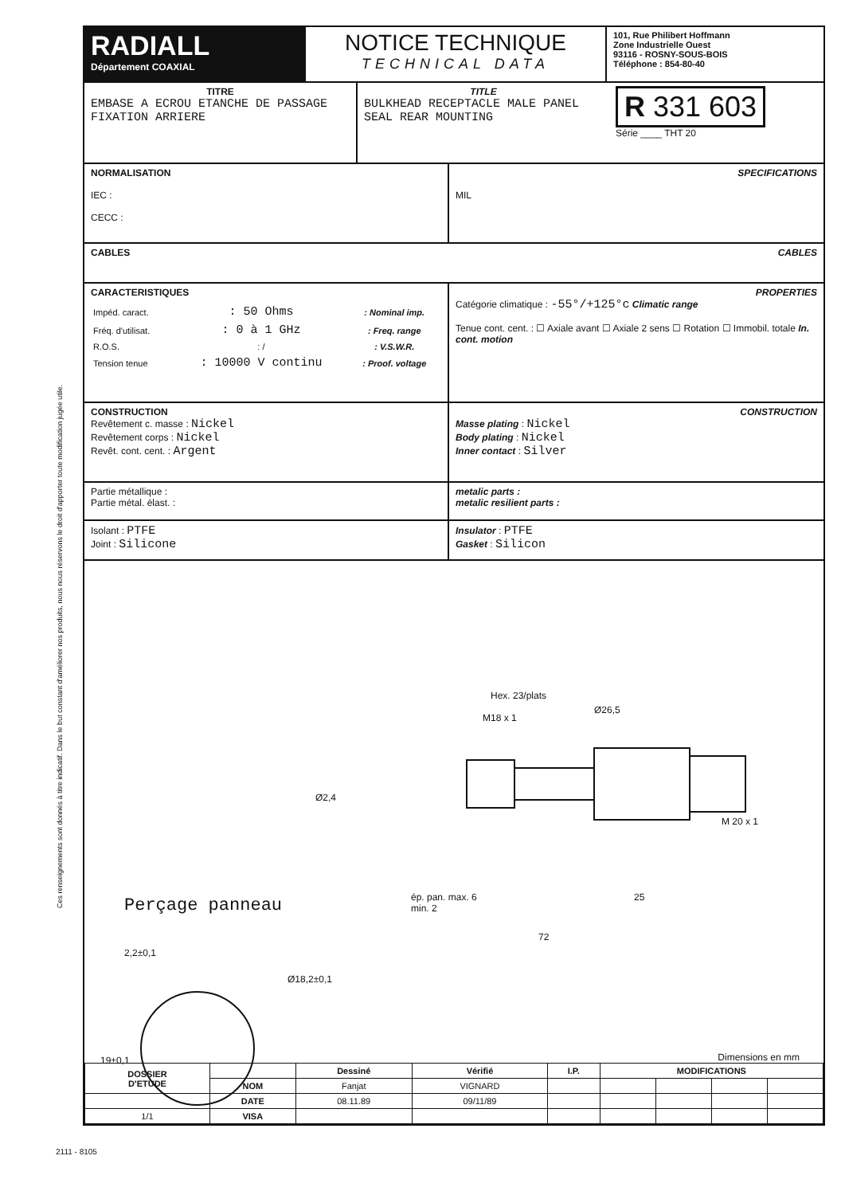Ces renseignements sont donnés à titre indicatif. Dans le but constant d'améliorer nos produits, nous nous réservons le droit d'apporter toute modification jugée utile.
RADIALL
Département COAXIAL
NOTICE TECHNIQUE
TECHNICAL DATA
101, Rue Philibert Hoffmann
Zone Industrielle Ouest
93116 - ROSNY-SOUS-BOIS
Téléphone : 854-80-40
TITRE
EMBASE A ECROU ETANCHE DE PASSAGE FIXATION ARRIERE
TITLE
BULKHEAD RECEPTACLE MALE PANEL SEAL REAR MOUNTING
R 331 603
Série ____ THT 20
NORMALISATION
IEC :
CECC :
SPECIFICATIONS
MIL
CABLES CABLES
CARACTERISTIQUES
| Impéd. caract. | : 50 Ohms | : Nominal imp. |
| Fréq. d'utilisat. | : 0 à 1 GHz | : Freq. range |
| R.O.S. | : / | : V.S.W.R. |
| Tension tenue | : 10000 V continu | : Proof. voltage |
PROPERTIES
Catégorie climatique : -55°/+125°c Climatic range
Tenue cont. cent. : ☐ Axiale avant ☐ Axiale 2 sens ☐ Rotation ☐ Immobil. totale In. cont. motion
CONSTRUCTION
Revêtement c. masse : Nickel
Revêtement corps : Nickel
Revêt. cont. cent. : Argent
CONSTRUCTION
Masse plating : Nickel
Body plating : Nickel
Inner contact : Silver
Partie métallique :
Partie métal. élast. :
metalic parts :
metalic resilient parts :
Isolant : PTFE
Joint : Silicone
Insulator : PTFE
Gasket : Silicon
Hex. 23/plats
M18 x 1
Ø26,5
Ø2,4
M 20 x 1
ép. pan. max. 6
min. 2
25
72
Perçage panneau
2,2±0,1
Ø18,2±0,1
19±0,1 Dimensions en mm
| DOSSIER D'ETUDE | | Dessiné | Vérifié | I.P. | MODIFICATIONS | | | |
| | NOM | Fanjat | VIGNARD | | | | | |
| | DATE | 08.11.89 | 09/11/89 | | | | | |
| 1/1 | VISA | | | | | | | |
2111 - 8105